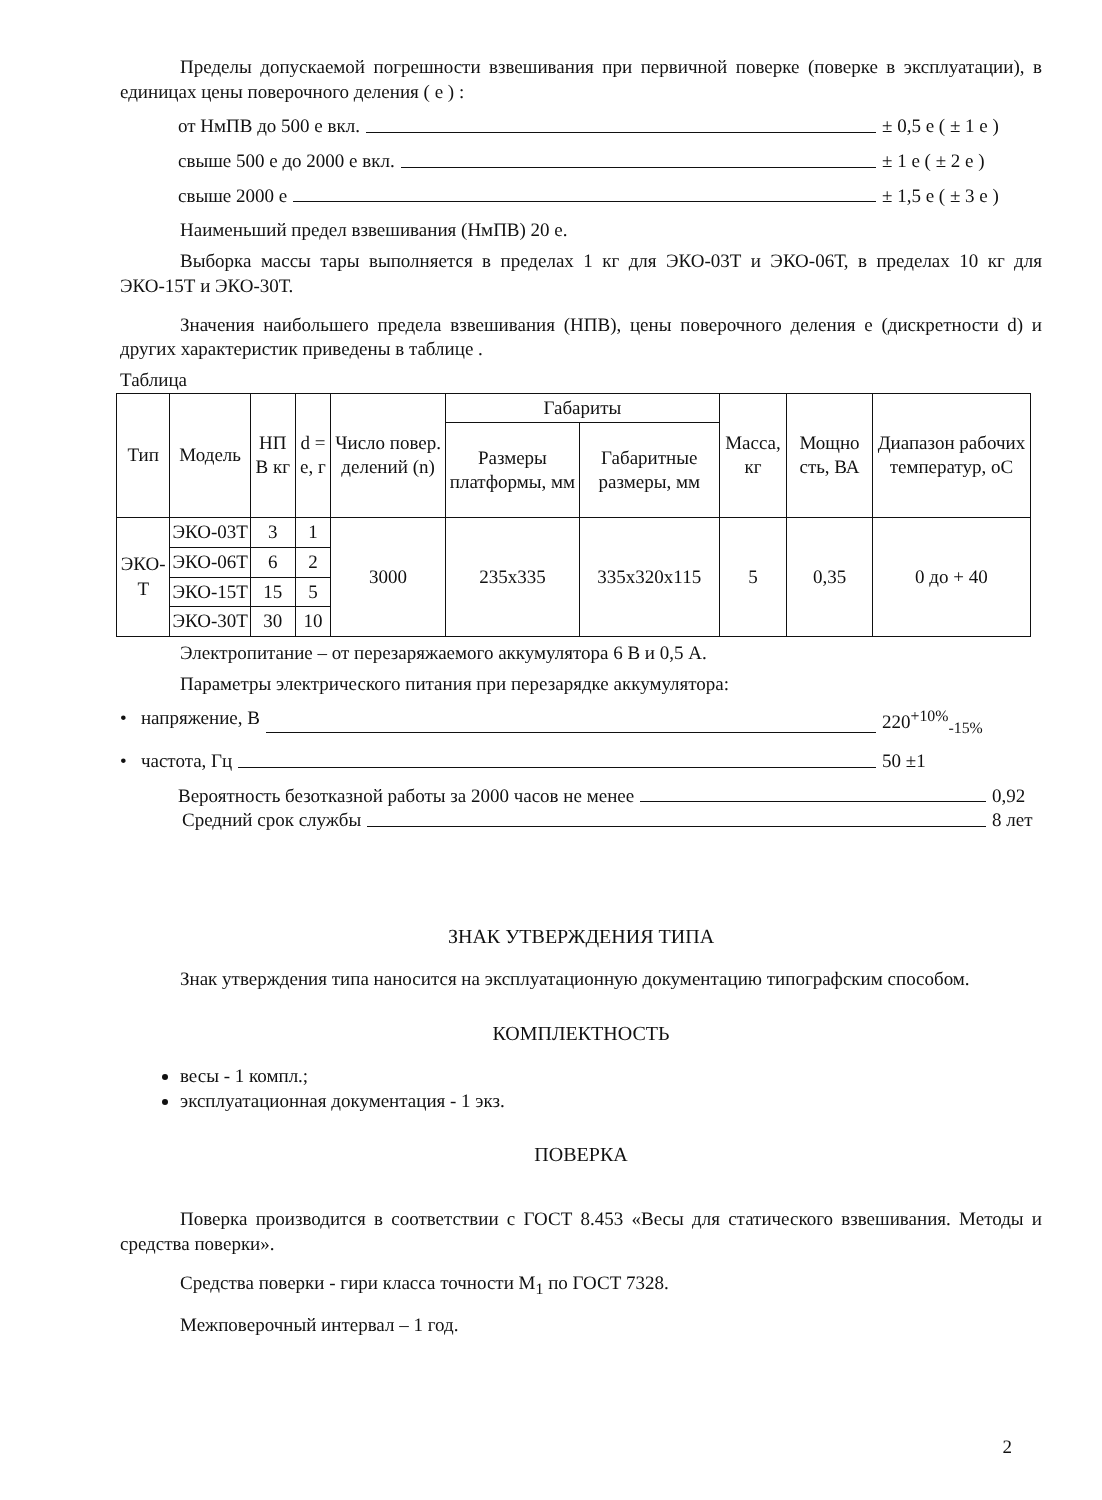Пределы допускаемой погрешности взвешивания при первичной поверке (поверке в эксплуатации), в единицах цены поверочного деления ( е ) :
от НмПВ до 500 е вкл. ± 0,5 е ( ± 1 е )
свыше 500 е до 2000 е вкл. ± 1 е ( ± 2 е )
свыше 2000 е ± 1,5 е ( ± 3 е )
Наименьший предел взвешивания (НмПВ) 20 е.
Выборка массы тары выполняется в пределах 1 кг для ЭКО-03Т и ЭКО-06Т, в пределах 10 кг для ЭКО-15Т и ЭКО-30Т.
Значения наибольшего предела взвешивания (НПВ), цены поверочного деления е (дискретности d) и других характеристик приведены в таблице .
Таблица
| Тип | Модель | НП В кг | d = е, г | Число повер. делений (n) | Габариты | | Масса, кг | Мощно сть, ВА | Диапазон рабочих температур, оС |
| --- | --- | --- | --- | --- | --- | --- | --- | --- | --- |
| | | | | | Размеры платформы, мм | Габаритные размеры, мм | | | |
| ЭКО-Т | ЭКО-03Т | 3 | 1 | 3000 | 235х335 | 335х320х115 | 5 | 0,35 | 0 до + 40 |
| | ЭКО-06Т | 6 | 2 | | | | | | |
| | ЭКО-15Т | 15 | 5 | | | | | | |
| | ЭКО-30Т | 30 | 10 | | | | | | |
Электропитание – от перезаряжаемого аккумулятора 6 В и 0,5 А.
Параметры электрического питания при перезарядке аккумулятора:
• напряжение, В 220<sup>+10%</sup><sub>-15%</sub>
• частота, Гц 50 ±1
Вероятность безотказной работы за 2000 часов не менее 0,92
Средний срок службы 8 лет
ЗНАК УТВЕРЖДЕНИЯ ТИПА
Знак утверждения типа наносится на эксплуатационную документацию типографским способом.
КОМПЛЕКТНОСТЬ
весы - 1 компл.;
эксплуатационная документация - 1 экз.
ПОВЕРКА
Поверка производится в соответствии с ГОСТ 8.453 «Весы для статического взвешивания. Методы и средства поверки».
Средства поверки - гири класса точности М<sub>1</sub> по ГОСТ 7328.
Межповерочный интервал – 1 год.
2